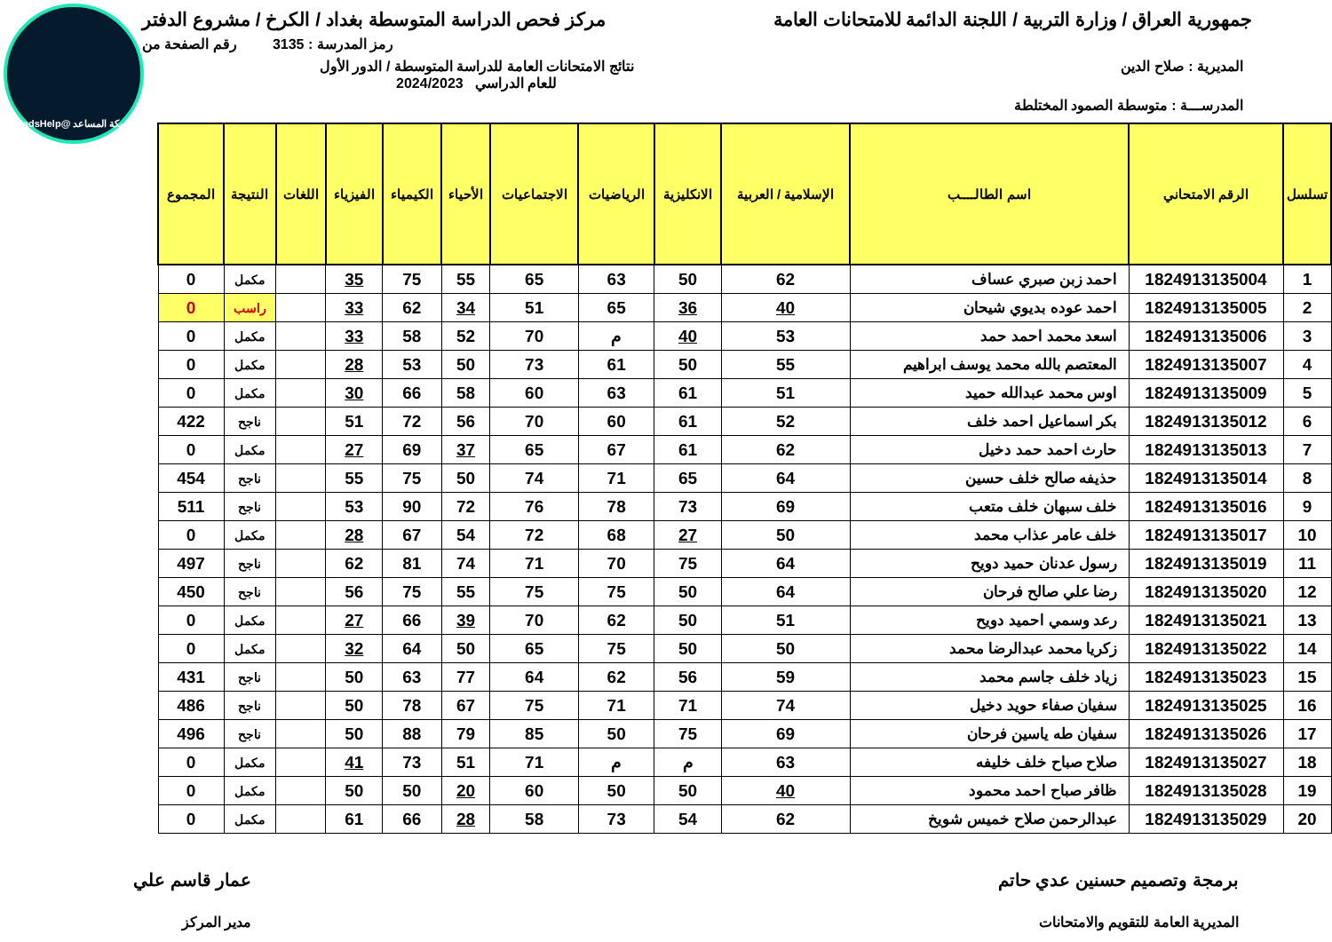شبكة المساعد @SadsHelp
جمهورية العراق / وزارة التربية / اللجنة الدائمة للامتحانات العامة
مركز فحص الدراسة المتوسطة بغداد / الكرخ / مشروع الدفتر
رمز المدرسة : 3135 رقم الصفحة من
المديرية : صلاح الدين نتائج الامتحانات العامة للدراسة المتوسطة / الدور الأول
للعام الدراسي 2024/2023
المدرســـة : متوسطة الصمود المختلطة
| تسلسل | الرقم الامتحاني | اسم الطالــــب | الإسلامية / العربية | الانكليزية | الرياضيات | الاجتماعيات | الأحياء | الكيمياء | الفيزياء | اللغات | النتيجة | المجموع |
| --- | --- | --- | --- | --- | --- | --- | --- | --- | --- | --- | --- | --- |
| 1 | 1824913135004 | احمد زبن صبري عساف | 62 | 50 | 63 | 65 | 55 | 75 | 35 | | مكمل | 0 |
| 2 | 1824913135005 | احمد عوده بديوي شيحان | 40 | 36 | 65 | 51 | 34 | 62 | 33 | | راسب | 0 |
| 3 | 1824913135006 | اسعد محمد احمد حمد | 53 | 40 | م | 70 | 52 | 58 | 33 | | مكمل | 0 |
| 4 | 1824913135007 | المعتصم بالله محمد يوسف ابراهيم | 55 | 50 | 61 | 73 | 50 | 53 | 28 | | مكمل | 0 |
| 5 | 1824913135009 | اوس محمد عبدالله حميد | 51 | 61 | 63 | 60 | 58 | 66 | 30 | | مكمل | 0 |
| 6 | 1824913135012 | بكر اسماعيل احمد خلف | 52 | 61 | 60 | 70 | 56 | 72 | 51 | | ناجح | 422 |
| 7 | 1824913135013 | حارث احمد حمد دخيل | 62 | 61 | 67 | 65 | 37 | 69 | 27 | | مكمل | 0 |
| 8 | 1824913135014 | حذيفه صالح خلف حسين | 64 | 65 | 71 | 74 | 50 | 75 | 55 | | ناجح | 454 |
| 9 | 1824913135016 | خلف سبهان خلف متعب | 69 | 73 | 78 | 76 | 72 | 90 | 53 | | ناجح | 511 |
| 10 | 1824913135017 | خلف عامر عذاب محمد | 50 | 27 | 68 | 72 | 54 | 67 | 28 | | مكمل | 0 |
| 11 | 1824913135019 | رسول عدنان حميد دويح | 64 | 75 | 70 | 71 | 74 | 81 | 62 | | ناجح | 497 |
| 12 | 1824913135020 | رضا علي صالح فرحان | 64 | 50 | 75 | 75 | 55 | 75 | 56 | | ناجح | 450 |
| 13 | 1824913135021 | رعد وسمي احميد دويح | 51 | 50 | 62 | 70 | 39 | 66 | 27 | | مكمل | 0 |
| 14 | 1824913135022 | زكريا محمد عبدالرضا محمد | 50 | 50 | 75 | 65 | 50 | 64 | 32 | | مكمل | 0 |
| 15 | 1824913135023 | زياد خلف جاسم محمد | 59 | 56 | 62 | 64 | 77 | 63 | 50 | | ناجح | 431 |
| 16 | 1824913135025 | سفيان صفاء حويد دخيل | 74 | 71 | 71 | 75 | 67 | 78 | 50 | | ناجح | 486 |
| 17 | 1824913135026 | سفيان طه ياسين فرحان | 69 | 75 | 50 | 85 | 79 | 88 | 50 | | ناجح | 496 |
| 18 | 1824913135027 | صلاح صباح خلف خليفه | 63 | م | م | 71 | 51 | 73 | 41 | | مكمل | 0 |
| 19 | 1824913135028 | ظافر صباح احمد محمود | 40 | 50 | 50 | 60 | 20 | 50 | 50 | | مكمل | 0 |
| 20 | 1824913135029 | عبدالرحمن صلاح خميس شويخ | 62 | 54 | 73 | 58 | 28 | 66 | 61 | | مكمل | 0 |
برمجة وتصميم حسنين عدي حاتم
المديرية العامة للتقويم والامتحانات
عمار قاسم علي
مدير المركز